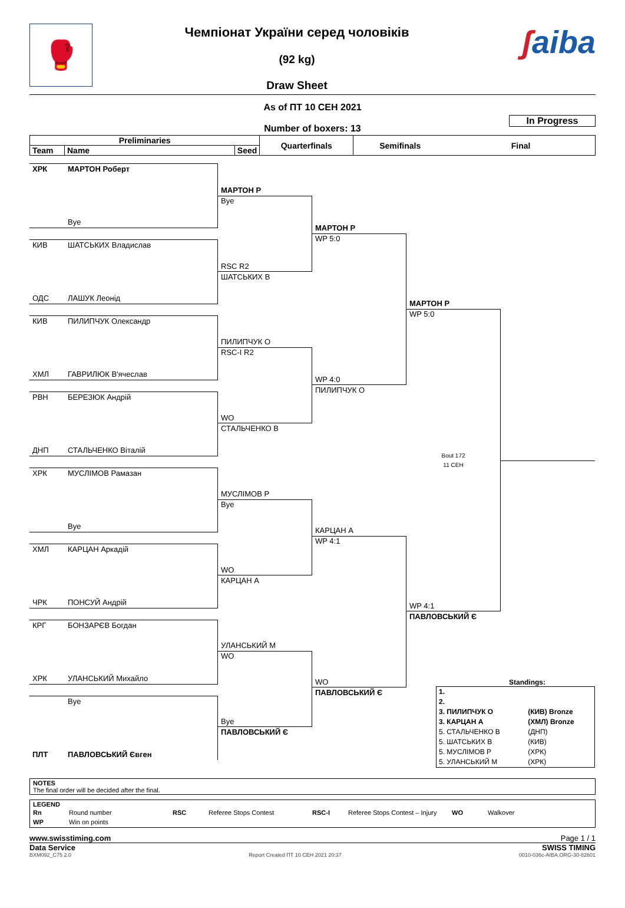🥊
Чемпіонат України серед чоловіків
(92 kg)
Draw Sheet
ʃaiba
As of ПТ 10 СЕН 2021
Number of boxers: 13
In Progress
| Preliminaries | | | Quarterfinals | Semifinals | Final |
| Team | Name | Seed | | | |
ХРК МАРТОН Роберт
Bye
КИВ ШАТСЬКИХ Владислав
ОДС ЛАШУК Леонід
КИВ ПИЛИПЧУК Олександр
ХМЛ ГАВРИЛЮК В'ячеслав
РВН БЕРЕЗЮК Андрій
ДНП СТАЛЬЧЕНКО Віталій
ХРК МУСЛІМОВ Рамазан
Bye
ХМЛ КАРЦАН Аркадій
ЧРК ПОНСУЙ Андрій
КРГ БОНЗАРЄВ Богдан
ХРК УЛАНСЬКИЙ Михайло
Bye
ПЛТ ПАВЛОВСЬКИЙ Євген
МАРТОН Р
Bye
RSC R2
ШАТСЬКИХ В
ПИЛИПЧУК О
RSC-I R2
WO
СТАЛЬЧЕНКО В
МУСЛІМОВ Р
Bye
WO
КАРЦАН А
УЛАНСЬКИЙ М
WO
Bye
ПАВЛОВСЬКИЙ Є
МАРТОН Р
WP 5:0
WP 4:0
ПИЛИПЧУК О
КАРЦАН А
WP 4:1
WO
ПАВЛОВСЬКИЙ Є
МАРТОН Р
WP 5:0
Bout 172
11 СЕН
WP 4:1
ПАВЛОВСЬКИЙ Є
Standings:
| 1. | |
| 2. | |
| 3. ПИЛИПЧУК О | (КИВ) Bronze |
| 3. КАРЦАН А | (ХМЛ) Bronze |
| 5. СТАЛЬЧЕНКО В | (ДНП) |
| 5. ШАТСЬКИХ В | (КИВ) |
| 5. МУСЛІМОВ Р | (ХРК) |
| 5. УЛАНСЬКИЙ М | (ХРК) |
NOTES
The final order will be decided after the final.
LEGEND
| Rn | Round number | RSC | Referee Stops Contest | RSC-I | Referee Stops Contest – Injury | WO | Walkover |
| WP | Win on points | | | | | | |
www.swisstiming.com Page 1 / 1
Data Service SWISS TIMING
BXM092_C75 2.0 Report Created ПТ 10 СЕН 2021 20:37 0010-036c-AIBA.ORG-30-82601